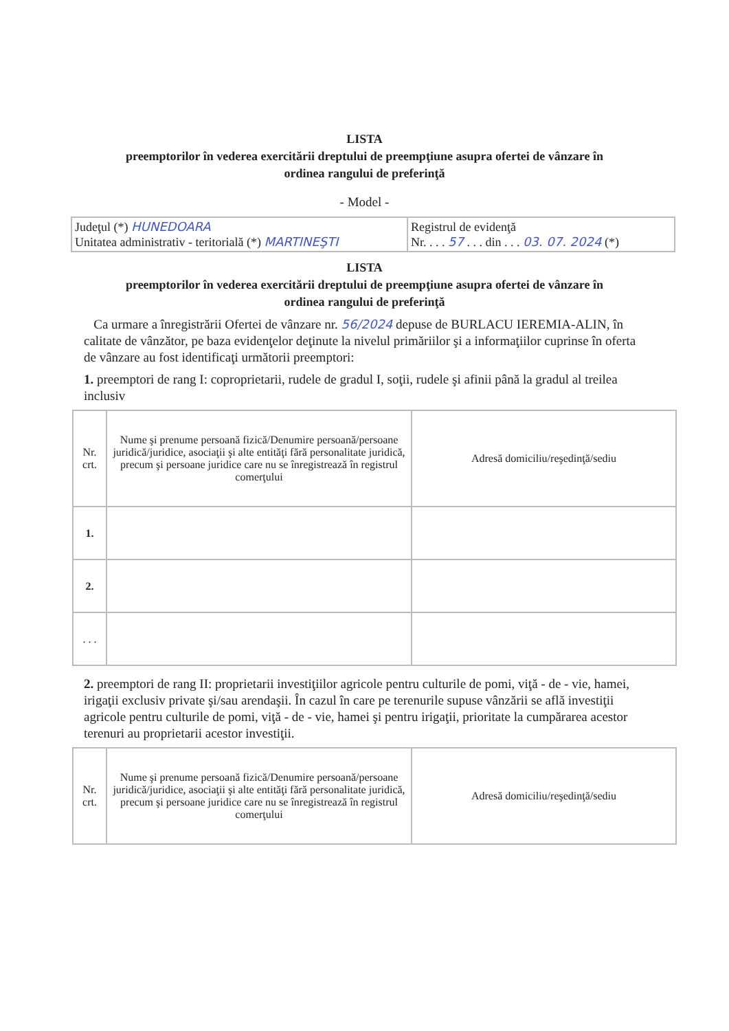LISTA
preemptorilor în vederea exercitării dreptului de preempţiune asupra ofertei de vânzare în
ordinea rangului de preferinţă
- Model -
| Judeţul (*) HUNEDOARA Unitatea administrativ - teritorială (*) MARTINEŞTI | Registrul de evidenţă Nr. . . . 57 . . . din . . . 03. 07. 2024 (*) |
LISTA
preemptorilor în vederea exercitării dreptului de preempţiune asupra ofertei de vânzare în
ordinea rangului de preferinţă
Ca urmare a înregistrării Ofertei de vânzare nr. 56/2024 depuse de BURLACU IEREMIA-ALIN, în calitate de vânzător, pe baza evidenţelor deţinute la nivelul primăriilor şi a informaţiilor cuprinse în oferta de vânzare au fost identificaţi următorii preemptori:
1. preemptori de rang I: coproprietarii, rudele de gradul I, soţii, rudele şi afinii până la gradul al treilea inclusiv
| Nr. crt. | Nume şi prenume persoană fizică/Denumire persoană/persoane juridică/juridice, asociaţii şi alte entităţi fără personalitate juridică, precum şi persoane juridice care nu se înregistrează în registrul comerţului | Adresă domiciliu/reşedinţă/sediu |
| 1. | | |
| 2. | | |
| . . . | | |
2. preemptori de rang II: proprietarii investiţiilor agricole pentru culturile de pomi, viţă - de - vie, hamei, irigaţii exclusiv private şi/sau arendaşii. În cazul în care pe terenurile supuse vânzării se află investiţii agricole pentru culturile de pomi, viţă - de - vie, hamei şi pentru irigaţii, prioritate la cumpărarea acestor terenuri au proprietarii acestor investiţii.
| Nr. crt. | Nume şi prenume persoană fizică/Denumire persoană/persoane juridică/juridice, asociaţii şi alte entităţi fără personalitate juridică, precum şi persoane juridice care nu se înregistrează în registrul comerţului | Adresă domiciliu/reşedinţă/sediu |